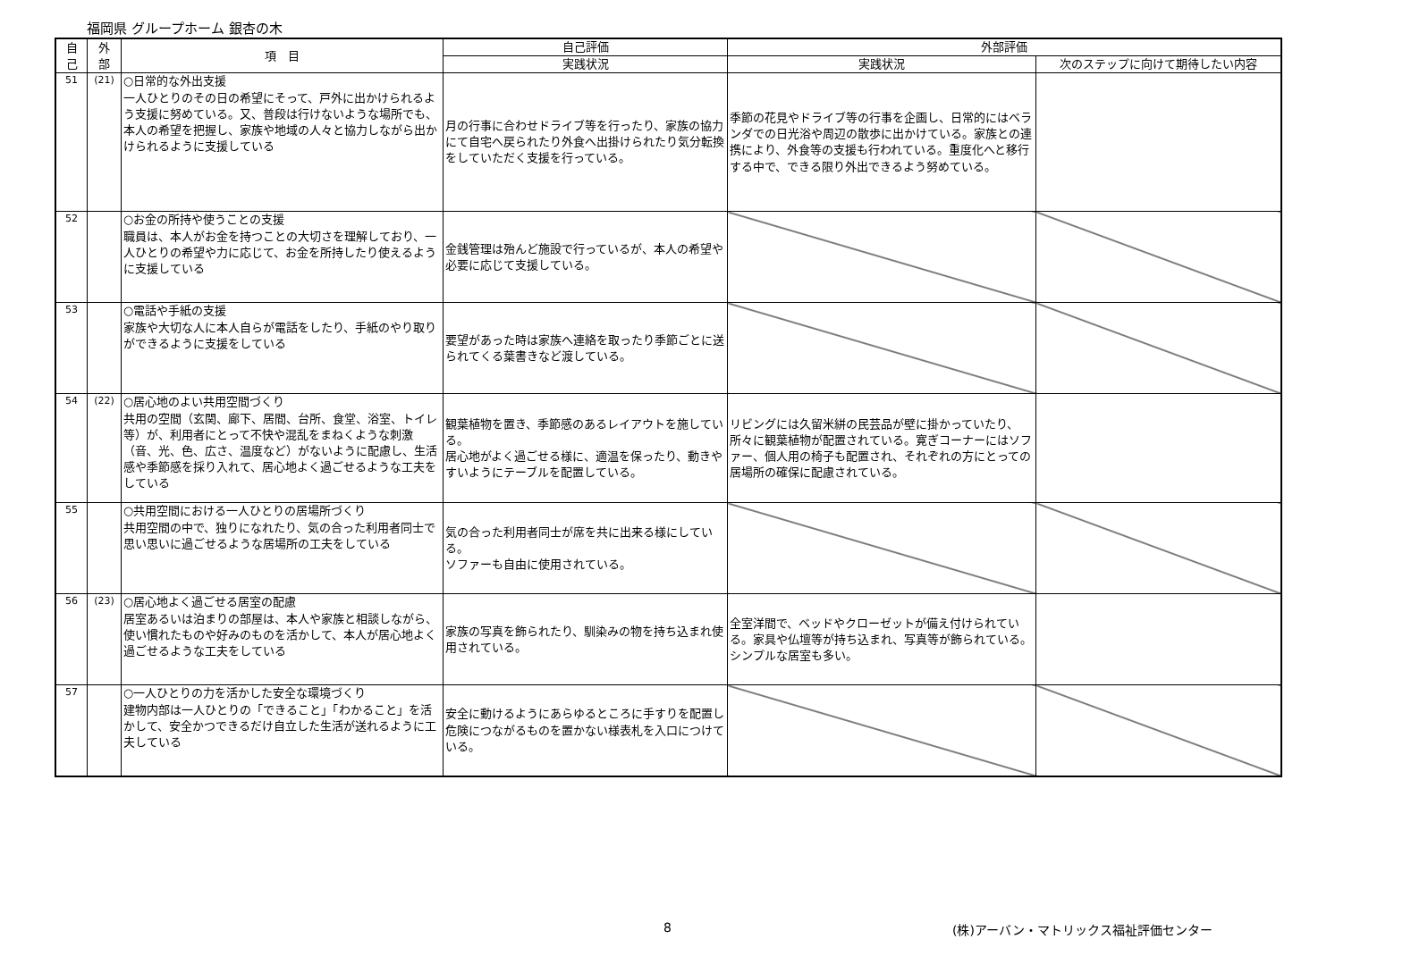福岡県 グループホーム 銀杏の木
| 自 己 | 外 部 | 項 目 | 自己評価 | 外部評価 | |
| --- | --- | --- | --- | --- | --- |
| | | | 実践状況 | 実践状況 | 次のステップに向けて期待したい内容 |
| 51 | (21) | ○日常的な外出支援 一人ひとりのその日の希望にそって、戸外に出かけられるよう支援に努めている。又、普段は行けないような場所でも、本人の希望を把握し、家族や地域の人々と協力しながら出かけられるように支援している | 月の行事に合わせドライブ等を行ったり、家族の協力にて自宅へ戻られたり外食へ出掛けられたり気分転換をしていただく支援を行っている。 | 季節の花見やドライブ等の行事を企画し、日常的にはベランダでの日光浴や周辺の散歩に出かけている。家族との連携により、外食等の支援も行われている。重度化へと移行する中で、できる限り外出できるよう努めている。 | |
| 52 | | ○お金の所持や使うことの支援 職員は、本人がお金を持つことの大切さを理解しており、一人ひとりの希望や力に応じて、お金を所持したり使えるように支援している | 金銭管理は殆んど施設で行っているが、本人の希望や必要に応じて支援している。 | | |
| 53 | | ○電話や手紙の支援 家族や大切な人に本人自らが電話をしたり、手紙のやり取りができるように支援をしている | 要望があった時は家族へ連絡を取ったり季節ごとに送られてくる葉書きなど渡している。 | | |
| 54 | (22) | ○居心地のよい共用空間づくり 共用の空間（玄関、廊下、居間、台所、食堂、浴室、トイレ等）が、利用者にとって不快や混乱をまねくような刺激（音、光、色、広さ、温度など）がないように配慮し、生活感や季節感を採り入れて、居心地よく過ごせるような工夫をしている | 観葉植物を置き、季節感のあるレイアウトを施している。 居心地がよく過ごせる様に、適温を保ったり、動きやすいようにテーブルを配置している。 | リビングには久留米絣の民芸品が壁に掛かっていたり、所々に観葉植物が配置されている。寛ぎコーナーにはソファー、個人用の椅子も配置され、それぞれの方にとっての居場所の確保に配慮されている。 | |
| 55 | | ○共用空間における一人ひとりの居場所づくり 共用空間の中で、独りになれたり、気の合った利用者同士で思い思いに過ごせるような居場所の工夫をしている | 気の合った利用者同士が席を共に出来る様にしている。 ソファーも自由に使用されている。 | | |
| 56 | (23) | ○居心地よく過ごせる居室の配慮 居室あるいは泊まりの部屋は、本人や家族と相談しながら、使い慣れたものや好みのものを活かして、本人が居心地よく過ごせるような工夫をしている | 家族の写真を飾られたり、馴染みの物を持ち込まれ使用されている。 | 全室洋間で、ベッドやクローゼットが備え付けられている。家具や仏壇等が持ち込まれ、写真等が飾られている。シンプルな居室も多い。 | |
| 57 | | ○一人ひとりの力を活かした安全な環境づくり 建物内部は一人ひとりの「できること」「わかること」を活かして、安全かつできるだけ自立した生活が送れるように工夫している | 安全に動けるようにあらゆるところに手すりを配置し危険につながるものを置かない様表札を入口につけている。 | | |
8 (株)アーバン・マトリックス福祉評価センター